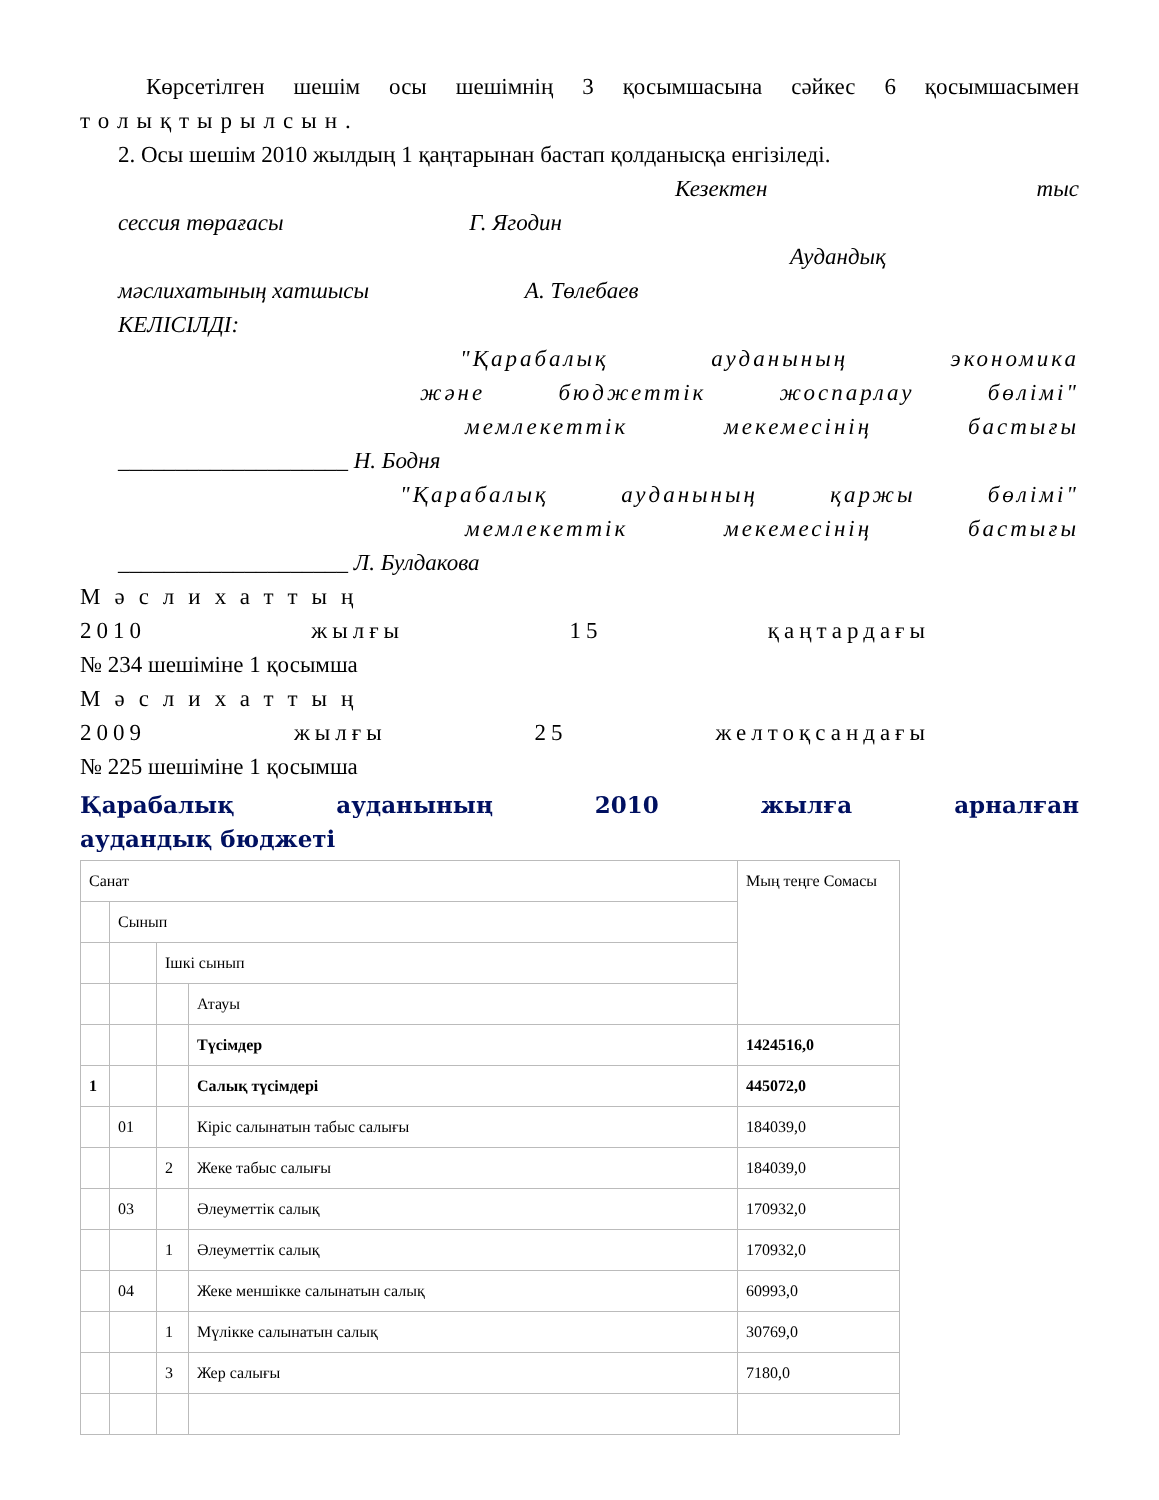Көрсетілген шешім осы шешімнің 3 қосымшасына сәйкес 6 қосымшасымен
толықтырылсын.
2. Осы шешім 2010 жылдың 1 қаңтарынан бастап қолданысқа енгізіледі.
Кезектен тыс
сессия төрағасы Г. Ягодин
Аудандық
мәслихатының хатшысы А. Төлебаев
КЕЛІСІЛДІ:
"Қарабалық ауданының экономика
және бюджеттік жоспарлау бөлімі"
мемлекеттік мекемесінің бастығы
____________________ Н. Бодня
"Қарабалық ауданының қаржы бөлімі"
мемлекеттік мекемесінің бастығы
____________________ Л. Булдакова
Мәслихаттың
2010 жылғы 15 қаңтардағы
№ 234 шешіміне 1 қосымша
Мәслихаттың
2009 жылғы 25 желтоқсандағы
№ 225 шешіміне 1 қосымша
Қарабалық ауданының 2010 жылға арналған
аудандық бюджеті
| Санат | | | | Мың теңге Сомасы |
| | Сынып | | | |
| | | Ішкі сынып | | |
| | | | Атауы | |
| | | | Түсімдер | 1424516,0 |
| 1 | | | Салық түсімдері | 445072,0 |
| | 01 | | Кіріс салынатын табыс салығы | 184039,0 |
| | | 2 | Жеке табыс салығы | 184039,0 |
| | 03 | | Әлеуметтік салық | 170932,0 |
| | | 1 | Әлеуметтік салық | 170932,0 |
| | 04 | | Жеке меншікке салынатын салық | 60993,0 |
| | | 1 | Мүлікке салынатын салық | 30769,0 |
| | | 3 | Жер салығы | 7180,0 |